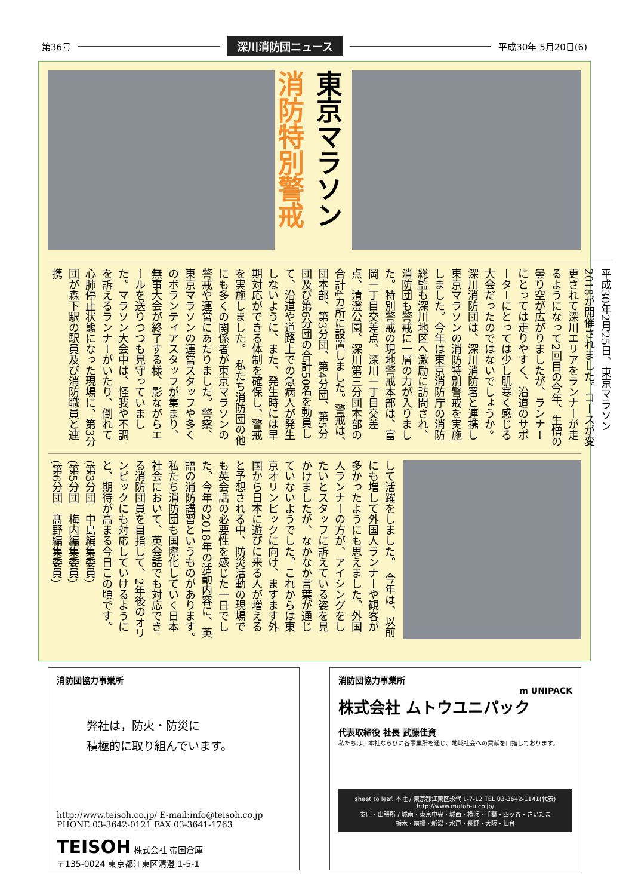第36号 深川消防団ニュース 平成30年 5月20日(6)
東京マラソン 消防特別警戒
平成30年2月25日、東京マラソン2018が開催されました。コースが変更されて深川エリアをランナーが走るようになって2回目の今年、生憎の曇り空が広がりましたが、ランナーにとっては走りやすく、沿道のサポーターにとっては少し肌寒く感じる大会だったのではないでしょうか。　深川消防団は、深川消防署と連携し東京マラソンの消防特別警戒を実施しました。今年は東京消防庁の消防総監も深川地区へ激励に訪問され、消防団も警戒に一層の力が入りました。特別警戒の現地警戒本部は、富岡一丁目交差点、深川一丁目交差点、清澄公園、深川第三分団本部の合計4カ所に設置しました。警戒は、団本部、第3分団、第4分団、第5分団及び第6分団の合計50名を動員して、沿道や道路上での急病人が発生しないように、また、発生時には早期対応ができる体制を確保し、警戒を実施しました。　私たち消防団の他にも多くの関係者が東京マラソンの警戒や運営にあたりました。警察、東京マラソンの運営スタッフや多くのボランティアスタッフが集まり、無事大会が終了する様、影ながらエールを送りつつも見守っていました。マラソン大会中は、怪我や不調を訴えるランナーがいたり、倒れて心肺停止状態になった現場に、第3分団が森下駅の駅員及び消防職員と連携
して活躍をしました。　今年は、以前にも増して外国人ランナーや観客が多かったようにも思えました。外国人ランナーの方が、アイシングをしたいとスタッフに訴えている姿を見かけましたが、なかなか言葉が通じていないようでした。これからは東京オリンピックに向け、ますます外国から日本に遊びに来る人が増えると予想される中、防災活動の現場でも英会話の必要性を感じた一日でした。今年の2018年の活動内容に、英語の消防講習というものがあります。　私たち消防団も国際化していく日本社会において、英会話でも対応できる消防団員を目指して、2年後のオリンピックにも対応していけるようにと、期待が高まる今日この頃です。
(第3分団　中島編集委員)
(第5分団　梅内編集委員)
(第6分団　髙野編集委員)
消防団協力事業所
弊社は，防火・防災に
積極的に取り組んでいます。
http://www.teisoh.co.jp/ E-mail:info@teisoh.co.jp
PHONE.03-3642-0121 FAX.03-3641-1763
TEISOH 株式会社 帝国倉庫
〒135-0024 東京都江東区清澄 1-5-1
消防団協力事業所
m UNIPACK
株式会社 ムトウユニパック
代表取締役 社長 武藤佳資
私たちは、本社ならびに各事業所を通じ、地域社会への貢献を目指しております。
sheet to leaf. 本社 / 東京都江東区永代 1-7-12 TEL 03-3642-1141(代表)
http://www.mutoh-u.co.jp/
支店・出張所 / 城南・東京中央・城西・横浜・千葉・四ッ谷・さいたま
栃木・前橋・新潟・水戸・長野・大阪・仙台